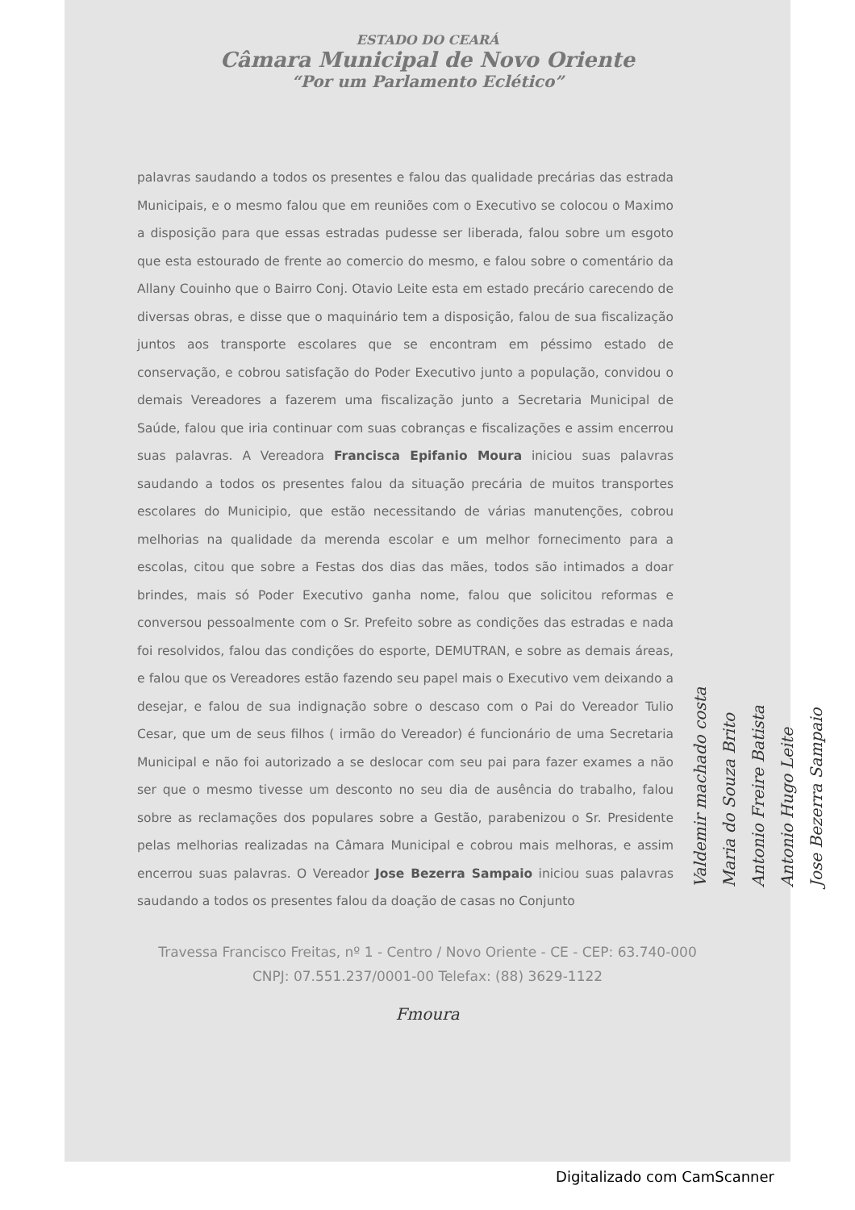ESTADO DO CEARÁ
Câmara Municipal de Novo Oriente
“Por um Parlamento Eclético”
palavras saudando a todos os presentes e falou das qualidade precárias das estrada Municipais, e o mesmo falou que em reuniões com o Executivo se colocou o Maximo a disposição para que essas estradas pudesse ser liberada, falou sobre um esgoto que esta estourado de frente ao comercio do mesmo, e falou sobre o comentário da Allany Couinho que o Bairro Conj. Otavio Leite esta em estado precário carecendo de diversas obras, e disse que o maquinário tem a disposição, falou de sua fiscalização juntos aos transporte escolares que se encontram em péssimo estado de conservação, e cobrou satisfação do Poder Executivo junto a população, convidou o demais Vereadores a fazerem uma fiscalização junto a Secretaria Municipal de Saúde, falou que iria continuar com suas cobranças e fiscalizações e assim encerrou suas palavras. A Vereadora Francisca Epifanio Moura iniciou suas palavras saudando a todos os presentes falou da situação precária de muitos transportes escolares do Municipio, que estão necessitando de várias manutenções, cobrou melhorias na qualidade da merenda escolar e um melhor fornecimento para a escolas, citou que sobre a Festas dos dias das mães, todos são intimados a doar brindes, mais só Poder Executivo ganha nome, falou que solicitou reformas e conversou pessoalmente com o Sr. Prefeito sobre as condições das estradas e nada foi resolvidos, falou das condições do esporte, DEMUTRAN, e sobre as demais áreas, e falou que os Vereadores estão fazendo seu papel mais o Executivo vem deixando a desejar, e falou de sua indignação sobre o descaso com o Pai do Vereador Tulio Cesar, que um de seus filhos ( irmão do Vereador) é funcionário de uma Secretaria Municipal e não foi autorizado a se deslocar com seu pai para fazer exames a não ser que o mesmo tivesse um desconto no seu dia de ausência do trabalho, falou sobre as reclamações dos populares sobre a Gestão, parabenizou o Sr. Presidente pelas melhorias realizadas na Câmara Municipal e cobrou mais melhoras, e assim encerrou suas palavras. O Vereador Jose Bezerra Sampaio iniciou suas palavras saudando a todos os presentes falou da doação de casas no Conjunto
Travessa Francisco Freitas, nº 1 - Centro / Novo Oriente - CE - CEP: 63.740-000
CNPJ: 07.551.237/0001-00 Telefax: (88) 3629-1122
Fmoura
Valdemir machado costa
Maria do Souza Brito
Antonio Freire Batista
Antonio Hugo Leite
Jose Bezerra Sampaio
Digitalizado com CamScanner